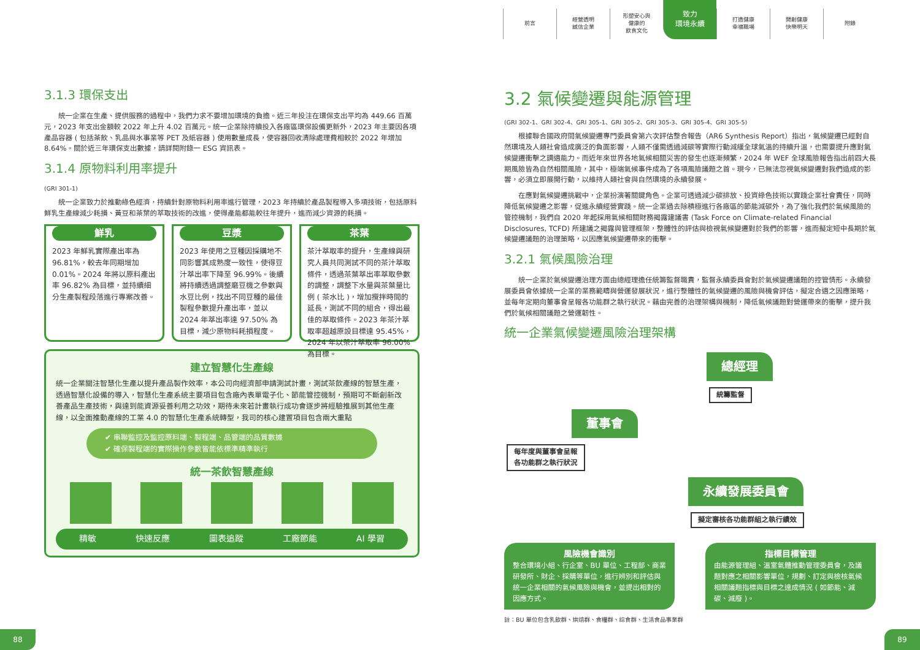前言 經營透明
誠信企業
形塑安心與
健康的
飲食文化
致力
環境永續
打造健康
幸福職場
開創健康
快樂明天
附錄
3.1.3 環保支出
統一企業在生產、提供服務的過程中，我們力求不要增加環境的負擔。近三年投注在環保支出平均為 449.66 百萬元，2023 年支出金額較 2022 年上升 4.02 百萬元。統一企業除持續投入各廠區環保設備更新外，2023 年主要因各項產品容器 ( 包括茶飲、乳品與水事業等 PET 及紙容器 ) 使用數量成長，使容器回收清除處理費相較於 2022 年增加 8.64%。關於近三年環保支出數據，請詳閱附錄一 ESG 資訊表。
3.1.4 原物料利用率提升
(GRI 301-1)
統一企業致力於推動綠色經濟，持續針對原物料利用率進行管理，2023 年持續於產品製程導入多項技術，包括原料鮮乳生產線減少耗損、黃豆和茶葉的萃取技術的改進，使得產能都能較往年提升，進而減少資源的耗損。
鮮乳
2023 年鮮乳實際產出率為 96.81%，較去年同期增加 0.01%。2024 年將以原料產出率 96.82% 為目標，並持續細分生產製程段落進行專案改善。
豆漿
2023 年使用之豆種因採購地不同影響其成熟度一致性，使得豆汁萃出率下降至 96.99%。後續將持續透過調整磨豆機之參數與水豆比例，找出不同豆種的最佳製程參數提升產出率，並以 2024 年萃出率達 97.50% 為目標，減少原物料耗損程度。
茶葉
茶汁萃取率的提升，生產線與研究人員共同測試不同的茶汁萃取條件，透過茶葉萃出率萃取參數的調整，調整下水量與茶葉量比例 ( 茶水比 )，增加攪拌時間的延長，測試不同的組合，得出最佳的萃取條件。2023 年茶汁萃取率超越原設目標達 95.45%，2024 年以茶汁萃取率 96.00% 為目標。
建立智慧化生產線
統一企業關注智慧化生產以提升產品製作效率，本公司向經濟部申請測試計畫，測試茶飲產線的智慧生產，透過智慧化設備的導入，智慧化生產系統主要項目包含廠內表單電子化、節能管控機制，預期可不斷創新改善產品生產技術，與達到能資源妥善利用之功效，期待未來若計畫執行成功會逐步將經驗推展到其他生產線，以全面推動產線的工業 4.0 的智慧化生產系統轉型，我司的核心建置項目包含兩大重點
✔ 串聯監控及監控原料端、製程端、品管端的品質數據
✔ 確保製程端的實際操作參數皆能依標準精準執行
統一茶飲智慧產線
精敏 快速反應 圖表追蹤 工廠節能 AI 學習
3.2 氣候變遷與能源管理
(GRI 302-1、GRI 302-4、GRI 305-1、GRI 305-2、GRI 305-3、GRI 305-4、GRI 305-5)
根據聯合國政府間氣候變遷專門委員會第六次評估整合報告（AR6 Synthesis Report）指出，氣候變遷已經對自然環境及人類社會造成廣泛的負面影響，人類不僅需透過減碳等實際行動減緩全球氣溫的持續升溫，也需要提升應對氣候變遷衝擊之調適能力。而近年來世界各地氣候相關災害的發生也逐漸頻繁，2024 年 WEF 全球風險報告指出前四大長期風險皆為自然相關風險，其中，極端氣候事件成為了各項風險議題之首。現今，已無法忽視氣候變遷對我們造成的影響，必須立即展開行動，以維持人類社會與自然環境的永續發展。
在應對氣候變遷挑戰中，企業扮演著關鍵角色。企業可透過減少碳排放、投資綠色技術以實踐企業社會責任，同時降低氣候變遷之影響，促進永續經營實踐。統一企業過去除積極進行各廠區的節能減碳外，為了強化我們於氣候風險的管控機制，我們自 2020 年起採用氣候相關財務揭露建議書 (Task Force on Climate-related Financial Disclosures, TCFD) 所建議之揭露與管理框架，整體性的評估與檢視氣候變遷對於我們的影響，進而擬定短中長期於氣候變遷議題的治理策略，以因應氣候變遷帶來的衝擊。
3.2.1 氣候風險治理
統一企業於氣候變遷治理方面由總經理擔任統籌監督職責，監督永續委員會對於氣候變遷議題的控管情形。永續發展委員會依據統一企業的業務範疇與營運發展狀況，進行整體性的氣候變遷的風險與機會評估，擬定合適之因應策略，並每年定期向董事會呈報各功能群之執行狀況。藉由完善的治理架構與機制，降低氣候議題對營運帶來的衝擊，提升我們於氣候相關議題之營運韌性。
統一企業氣候變遷風險治理架構
總經理
統籌監督
董事會
每年度與董事會呈報
各功能群之執行狀況
永續發展委員會
擬定審核各功能群組之執行績效
風險機會識別
整合環境小組、行企室、BU 單位、工程部、商業研發所、財企、採購等單位，進行辨別和評估與統一企業相關的氣候風險與機會，並提出相對的因應方式。
指標目標管理
由能源管理組、溫室氣體推動管理委員會，及議題對應之相關影響單位，規劃、訂定與檢核氣候相關議題指標與目標之達成情況 ( 如節能、減碳、減廢 )。
註：BU 單位包含乳飲群、烘焙群、食糧群、綜食群、生活食品事業群
88 89